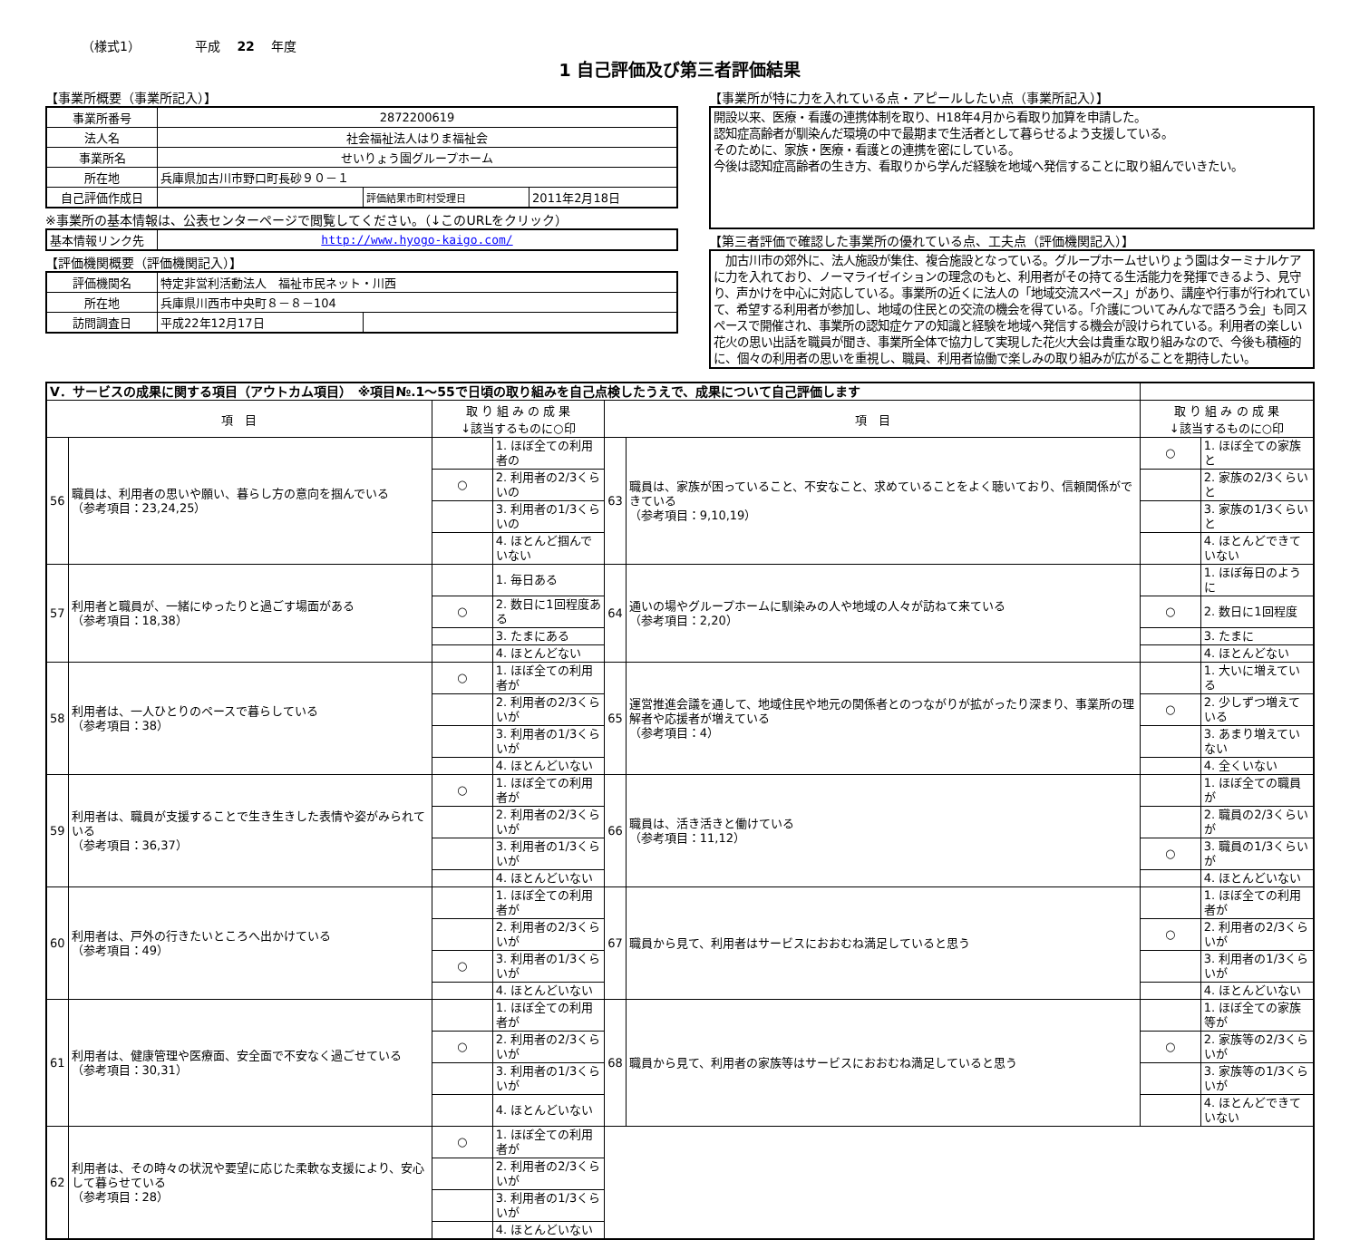（様式1） 平成　 22 　年度
1 自己評価及び第三者評価結果
【事業所概要（事業所記入）】
| 事業所番号 | 2872200619 | | |
| 法人名 | 社会福祉法人はりま福祉会 | | |
| 事業所名 | せいりょう園グループホーム | | |
| 所在地 | 兵庫県加古川市野口町長砂９０－１ | | |
| 自己評価作成日 | | 評価結果市町村受理日 | 2011年2月18日 |
※事業所の基本情報は、公表センターページで閲覧してください。（↓このURLをクリック）
| 基本情報リンク先 | http://www.hyogo-kaigo.com/ |
【評価機関概要（評価機関記入）】
| 評価機関名 | 特定非営利活動法人 福祉市民ネット・川西 | |
| 所在地 | 兵庫県川西市中央町８－８－104 | |
| 訪問調査日 | 平成22年12月17日 | |
【事業所が特に力を入れている点・アピールしたい点（事業所記入）】
開設以来、医療・看護の連携体制を取り、H18年4月から看取り加算を申請した。
認知症高齢者が馴染んだ環境の中で最期まで生活者として暮らせるよう支援している。
そのために、家族・医療・看護との連携を密にしている。
今後は認知症高齢者の生き方、看取りから学んだ経験を地域へ発信することに取り組んでいきたい。
【第三者評価で確認した事業所の優れている点、工夫点（評価機関記入）】
　加古川市の郊外に、法人施設が集住、複合施設となっている。グループホームせいりょう園はターミナルケアに力を入れており、ノーマライゼイションの理念のもと、利用者がその持てる生活能力を発揮できるよう、見守り、声かけを中心に対応している。事業所の近くに法人の「地域交流スペース」があり、講座や行事が行われていて、希望する利用者が参加し、地域の住民との交流の機会を得ている。「介護についてみんなで語ろう会」も同スペースで開催され、事業所の認知症ケアの知識と経験を地域へ発信する機会が設けられている。利用者の楽しい花火の思い出話を職員が聞き、事業所全体で協力して実現した花火大会は貴重な取り組みなので、今後も積極的に、個々の利用者の思いを重視し、職員、利用者協働で楽しみの取り組みが広がることを期待したい。
| Ⅴ．サービスの成果に関する項目（アウトカム項目） ※項目№.1～55で日頃の取り組みを自己点検したうえで、成果について自己評価します | | | | | | | |
| 項 目 | | 取 り 組 み の 成 果 ↓該当するものに○印 | | 項 目 | | 取 り 組 み の 成 果 ↓該当するものに○印 | |
| 56 | 職員は、利用者の思いや願い、暮らし方の意向を掴んでいる （参考項目：23,24,25） | | 1. ほぼ全ての利用者の | 63 | 職員は、家族が困っていること、不安なこと、求めていることをよく聴いており、信頼関係ができている （参考項目：9,10,19） | ○ | 1. ほぼ全ての家族と |
| | | ○ | 2. 利用者の2/3くらいの | | | | 2. 家族の2/3くらいと |
| | | | 3. 利用者の1/3くらいの | | | | 3. 家族の1/3くらいと |
| | | | 4. ほとんど掴んでいない | | | | 4. ほとんどできていない |
| 57 | 利用者と職員が、一緒にゆったりと過ごす場面がある （参考項目：18,38） | | 1. 毎日ある | 64 | 通いの場やグループホームに馴染みの人や地域の人々が訪ねて来ている （参考項目：2,20） | | 1. ほぼ毎日のように |
| | | ○ | 2. 数日に1回程度ある | | | ○ | 2. 数日に1回程度 |
| | | | 3. たまにある | | | | 3. たまに |
| | | | 4. ほとんどない | | | | 4. ほとんどない |
| 58 | 利用者は、一人ひとりのペースで暮らしている （参考項目：38） | ○ | 1. ほぼ全ての利用者が | 65 | 運営推進会議を通して、地域住民や地元の関係者とのつながりが拡がったり深まり、事業所の理解者や応援者が増えている （参考項目：4） | | 1. 大いに増えている |
| | | | 2. 利用者の2/3くらいが | | | ○ | 2. 少しずつ増えている |
| | | | 3. 利用者の1/3くらいが | | | | 3. あまり増えていない |
| | | | 4. ほとんどいない | | | | 4. 全くいない |
| 59 | 利用者は、職員が支援することで生き生きした表情や姿がみられている （参考項目：36,37） | ○ | 1. ほぼ全ての利用者が | 66 | 職員は、活き活きと働けている （参考項目：11,12） | | 1. ほぼ全ての職員が |
| | | | 2. 利用者の2/3くらいが | | | | 2. 職員の2/3くらいが |
| | | | 3. 利用者の1/3くらいが | | | ○ | 3. 職員の1/3くらいが |
| | | | 4. ほとんどいない | | | | 4. ほとんどいない |
| 60 | 利用者は、戸外の行きたいところへ出かけている （参考項目：49） | | 1. ほぼ全ての利用者が | 67 | 職員から見て、利用者はサービスにおおむね満足していると思う | | 1. ほぼ全ての利用者が |
| | | | 2. 利用者の2/3くらいが | | | ○ | 2. 利用者の2/3くらいが |
| | | ○ | 3. 利用者の1/3くらいが | | | | 3. 利用者の1/3くらいが |
| | | | 4. ほとんどいない | | | | 4. ほとんどいない |
| 61 | 利用者は、健康管理や医療面、安全面で不安なく過ごせている （参考項目：30,31） | | 1. ほぼ全ての利用者が | 68 | 職員から見て、利用者の家族等はサービスにおおむね満足していると思う | | 1. ほぼ全ての家族等が |
| | | ○ | 2. 利用者の2/3くらいが | | | ○ | 2. 家族等の2/3くらいが |
| | | | 3. 利用者の1/3くらいが | | | | 3. 家族等の1/3くらいが |
| | | | 4. ほとんどいない | | | | 4. ほとんどできていない |
| 62 | 利用者は、その時々の状況や要望に応じた柔軟な支援により、安心して暮らせている （参考項目：28） | ○ | 1. ほぼ全ての利用者が | | | | |
| | | | 2. 利用者の2/3くらいが | | | | |
| | | | 3. 利用者の1/3くらいが | | | | |
| | | | 4. ほとんどいない | | | | |